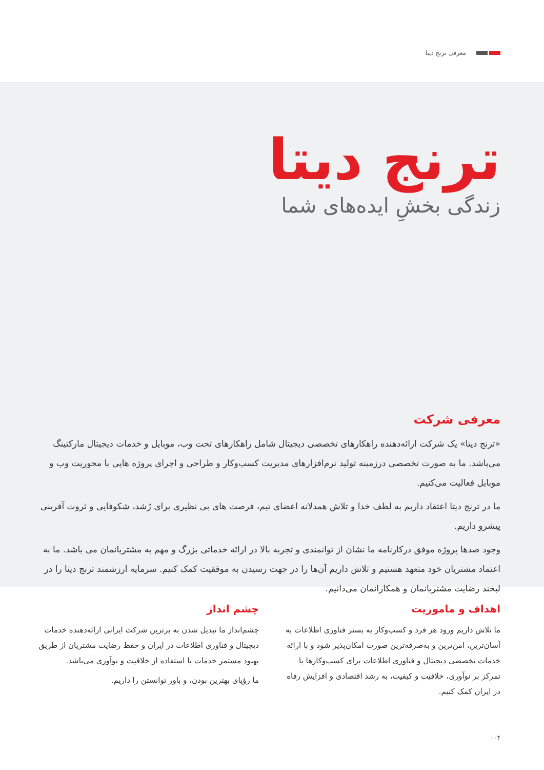معرفی ترنج دیتا
ترنج دیتا
زندگی بخشِ ایده‌های شما
معرفی شرکت
«ترنج دیتا» یک شرکت ارائه‌دهنده راهکارهای تخصصی دیجیتال شامل راهکارهای تحت وب، موبایل و خدمات دیجیتال مارکتینگ می‌باشد. ما به صورت تخصصی درزمینه تولید نرم‌افزارهای مدیریت کسب‌وکار و طراحی و اجرای پروژه هایی با محوریت وب و موبایل فعالیت می‌کنیم.
ما در ترنج دیتا اعتقاد داریم به لطف خدا و تلاش همدلانه اعضای تیم، فرصت های بی نظیری برای رُشد، شکوفایی و ثروت آفرینی پیشرو داریم.
وجود صدها پروژه موفق درکارنامه ما نشان از توانمندی و تجربه بالا در ارائه خدماتی بزرگ و مهم به مشتریانمان می باشد. ما به اعتماد مشتریان خود متعهد هستیم و تلاش داریم آن‌ها را در جهت رسیدن به موفقیت کمک کنیم. سرمایه ارزشمند ترنج دیتا را در لبخند رضایت مشتریانمان و همکارانمان می‌دانیم.
اهداف و ماموریت
ما تلاش داریم ورود هر فرد و کسب‌وکار به بستر فناوری اطلاعات به آسان‌ترین، امن‌ترین و به‌صرفه‌ترین صورت امکان‌پذیر شود و با ارائه خدمات تخصصی دیجیتال و فناوری اطلاعات برای کسب‌وکارها با تمرکز بر نوآوری، خلاقیت و کیفیت، به رشد اقتصادی و افزایش رفاه در ایران کمک کنیم.
چشم انداز
چشم‌انداز ما تبدیل شدن به برترین شرکت ایرانی ارائه‌دهنده خدمات دیجیتال و فناوری اطلاعات در ایران و حفظ رضایت مشتریان از طریق بهبود مستمر خدمات با استفاده از خلاقیت و نوآوری می‌باشد.
ما رؤیای بهترین بودن، و باور توانستن را داریم.
۰۰۴